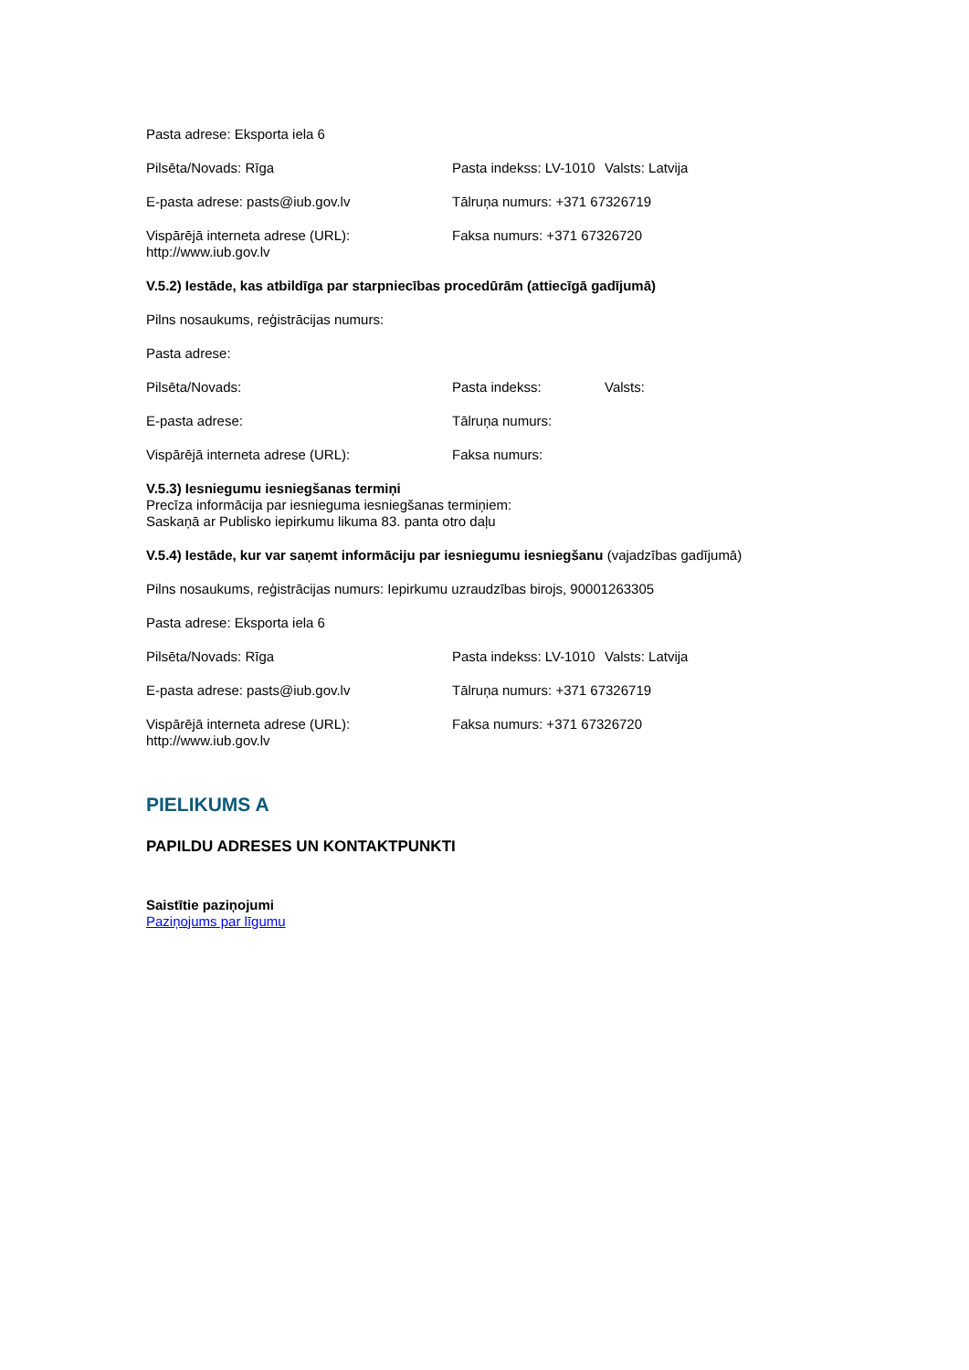Pasta adrese: Eksporta iela 6
Pilsēta/Novads: Rīga Pasta indekss: LV-1010
Valsts: Latvija
E-pasta adrese: pasts@iub.gov.lv Tālruņa numurs: +371 67326719
Vispārējā interneta adrese (URL): http://www.iub.gov.lv
Faksa numurs: +371 67326720
V.5.2) Iestāde, kas atbildīga par starpniecības procedūrām (attiecīgā gadījumā)
Pilns nosaukums, reģistrācijas numurs:
Pasta adrese:
Pilsēta/Novads: Pasta indekss: Valsts:
E-pasta adrese: Tālruņa numurs:
Vispārējā interneta adrese (URL): Faksa numurs:
V.5.3) Iesniegumu iesniegšanas termiņi
Precīza informācija par iesnieguma iesniegšanas termiņiem:
Saskaņā ar Publisko iepirkumu likuma 83. panta otro daļu
V.5.4) Iestāde, kur var saņemt informāciju par iesniegumu iesniegšanu (vajadzības gadījumā)
Pilns nosaukums, reģistrācijas numurs: Iepirkumu uzraudzības birojs, 90001263305
Pasta adrese: Eksporta iela 6
Pilsēta/Novads: Rīga Pasta indekss: LV-1010
Valsts: Latvija
E-pasta adrese: pasts@iub.gov.lv Tālruņa numurs: +371 67326719
Vispārējā interneta adrese (URL): http://www.iub.gov.lv
Faksa numurs: +371 67326720
PIELIKUMS A
PAPILDU ADRESES UN KONTAKTPUNKTI
Saistītie paziņojumi
Paziņojums par līgumu